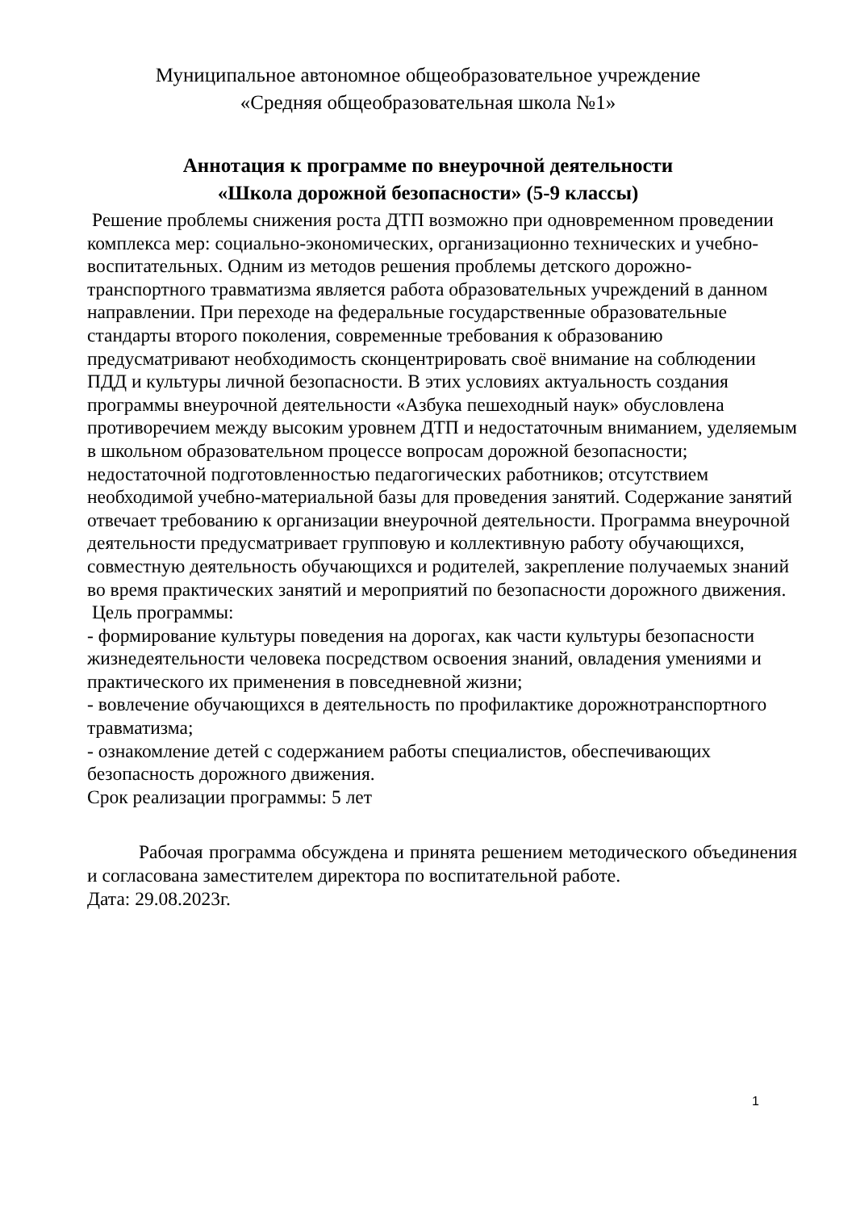Муниципальное автономное общеобразовательное учреждение
«Средняя общеобразовательная школа №1»
Аннотация к программе по внеурочной деятельности
«Школа дорожной безопасности» (5-9 классы)
Решение проблемы снижения роста ДТП возможно при одновременном проведении комплекса мер: социально-экономических, организационно технических и учебно-воспитательных. Одним из методов решения проблемы детского дорожно-транспортного травматизма является работа образовательных учреждений в данном направлении. При переходе на федеральные государственные образовательные стандарты второго поколения, современные требования к образованию предусматривают необходимость сконцентрировать своё внимание на соблюдении ПДД и культуры личной безопасности. В этих условиях актуальность создания программы внеурочной деятельности «Азбука пешеходный наук» обусловлена противоречием между высоким уровнем ДТП и недостаточным вниманием, уделяемым в школьном образовательном процессе вопросам дорожной безопасности; недостаточной подготовленностью педагогических работников; отсутствием необходимой учебно-материальной базы для проведения занятий. Содержание занятий отвечает требованию к организации внеурочной деятельности. Программа внеурочной деятельности предусматривает групповую и коллективную работу обучающихся, совместную деятельность обучающихся и родителей, закрепление получаемых знаний во время практических занятий и мероприятий по безопасности дорожного движения.
Цель программы:
- формирование культуры поведения на дорогах, как части культуры безопасности жизнедеятельности человека посредством освоения знаний, овладения умениями и практического их применения в повседневной жизни;
- вовлечение обучающихся в деятельность по профилактике дорожнотранспортного травматизма;
- ознакомление детей с содержанием работы специалистов, обеспечивающих безопасность дорожного движения.
Срок реализации программы: 5 лет
Рабочая программа обсуждена и принята решением методического объединения и согласована заместителем директора по воспитательной работе.
Дата: 29.08.2023г.
1